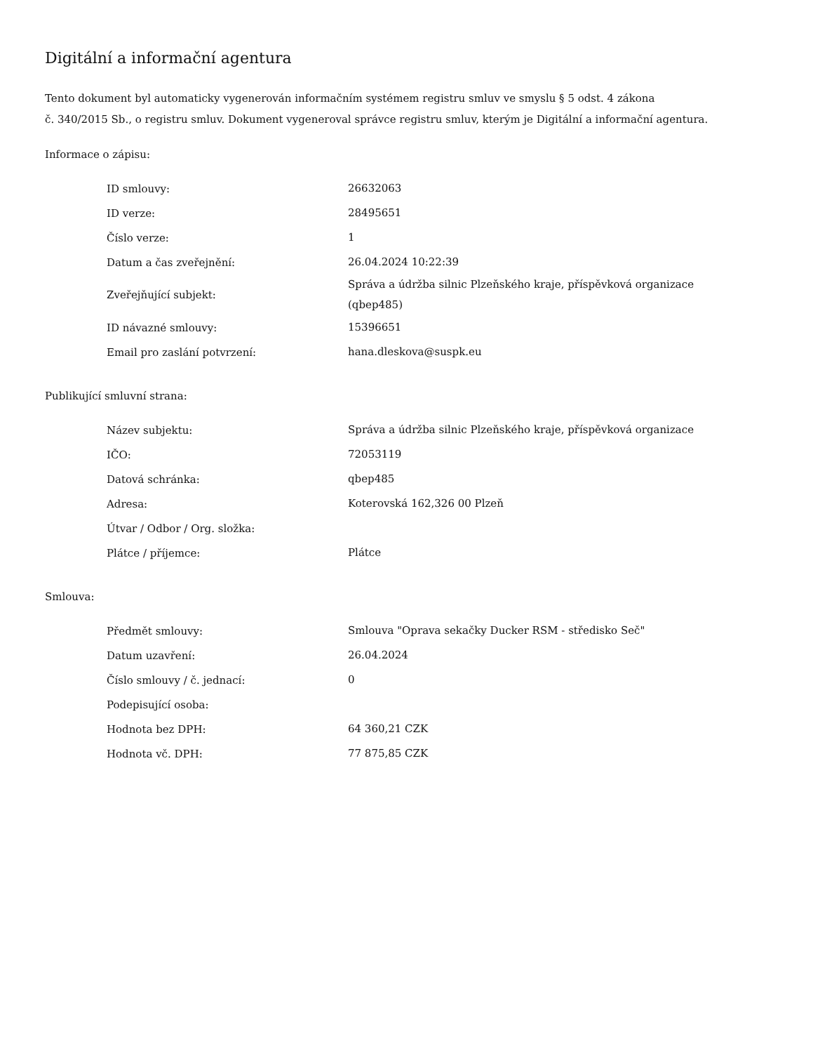Digitální a informační agentura
Tento dokument byl automaticky vygenerován informačním systémem registru smluv ve smyslu § 5 odst. 4 zákona
č. 340/2015 Sb., o registru smluv. Dokument vygeneroval správce registru smluv, kterým je Digitální a informační agentura.
Informace o zápisu:
| ID smlouvy: | 26632063 |
| ID verze: | 28495651 |
| Číslo verze: | 1 |
| Datum a čas zveřejnění: | 26.04.2024 10:22:39 |
| Zveřejňující subjekt: | Správa a údržba silnic Plzeňského kraje, příspěvková organizace (qbep485) |
| ID návazné smlouvy: | 15396651 |
| Email pro zaslání potvrzení: | hana.dleskova@suspk.eu |
Publikující smluvní strana:
| Název subjektu: | Správa a údržba silnic Plzeňského kraje, příspěvková organizace |
| IČO: | 72053119 |
| Datová schránka: | qbep485 |
| Adresa: | Koterovská 162,326 00 Plzeň |
| Útvar / Odbor / Org. složka: | |
| Plátce / příjemce: | Plátce |
Smlouva:
| Předmět smlouvy: | Smlouva "Oprava sekačky Ducker RSM - středisko Seč" |
| Datum uzavření: | 26.04.2024 |
| Číslo smlouvy / č. jednací: | 0 |
| Podepisující osoba: | |
| Hodnota bez DPH: | 64 360,21 CZK |
| Hodnota vč. DPH: | 77 875,85 CZK |